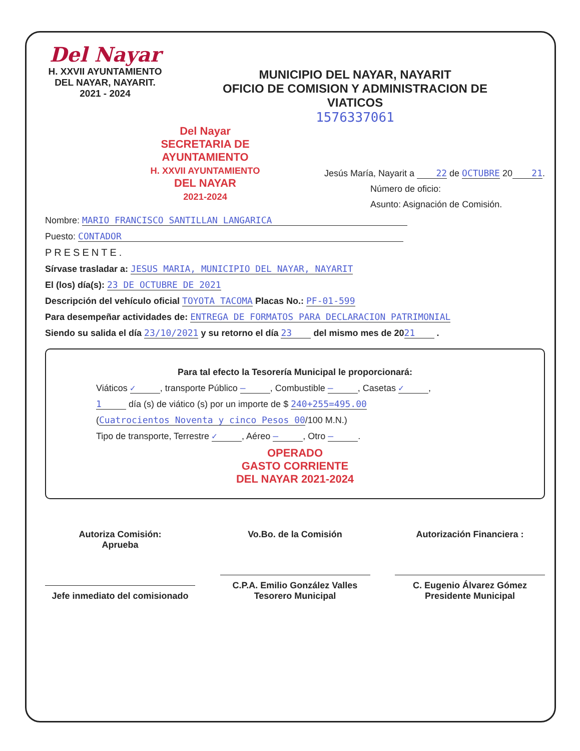Del Nayar
H. XXVII AYUNTAMIENTO
DEL NAYAR, NAYARIT.
2021 - 2024
MUNICIPIO DEL NAYAR, NAYARIT
OFICIO DE COMISION Y ADMINISTRACION DE
VIATICOS
1576337061
Del Nayar
SECRETARIA DE AYUNTAMIENTO
H. XXVII AYUNTAMIENTO
DEL NAYAR
2021-2024
Jesús María, Nayarit a 22 de OCTUBRE 20 21.
Número de oficio:
Asunto: Asignación de Comisión.
Nombre: MARIO FRANCISCO SANTILLAN LANGARICA
Puesto: CONTADOR
PRESENTE.
Sírvase trasladar a: JESUS MARIA, MUNICIPIO DEL NAYAR, NAYARIT
El (los) día(s): 23 DE OCTUBRE DE 2021
Descripción del vehículo oficial TOYOTA TACOMA Placas No.: PF-01-599
Para desempeñar actividades de: ENTREGA DE FORMATOS PARA DECLARACION PATRIMONIAL
Siendo su salida el día 23/10/2021 y su retorno el día 23 del mismo mes de 20 21 .
Para tal efecto la Tesorería Municipal le proporcionará:
Viáticos ✓, transporte Público —, Combustible —, Casetas ✓,
1 día (s) de viático (s) por un importe de $ 240+255=495.00
(Cuatrocientos Noventa y cinco Pesos 00 /100 M.N.)
Tipo de transporte, Terrestre ✓, Aéreo —, Otro —.
OPERADO
GASTO CORRIENTE
DEL NAYAR 2021-2024
Autoriza Comisión:
Aprueba
Jefe inmediato del comisionado
Vo.Bo. de la Comisión
C.P.A. Emilio González Valles
Tesorero Municipal
Autorización Financiera :
C. Eugenio Álvarez Gómez
Presidente Municipal